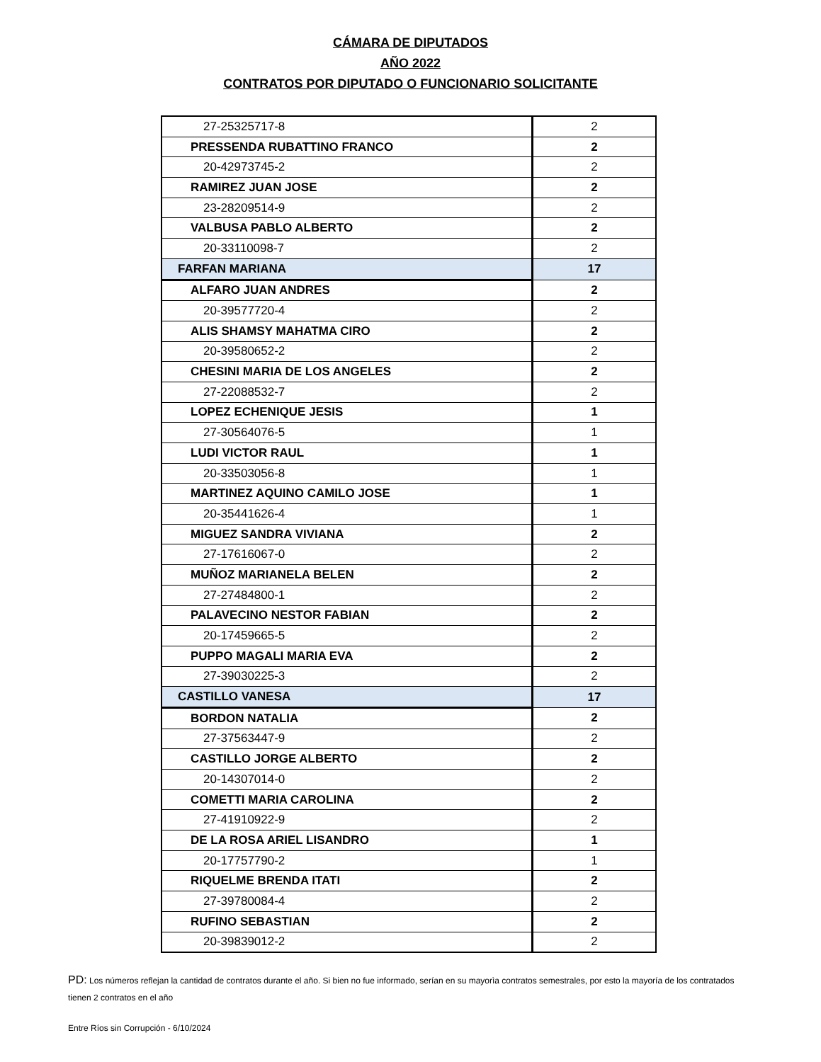CÁMARA DE DIPUTADOS
AÑO 2022
CONTRATOS POR DIPUTADO O FUNCIONARIO SOLICITANTE
| 27-25325717-8 | 2 |
| PRESSENDA RUBATTINO FRANCO | 2 |
| 20-42973745-2 | 2 |
| RAMIREZ JUAN JOSE | 2 |
| 23-28209514-9 | 2 |
| VALBUSA PABLO ALBERTO | 2 |
| 20-33110098-7 | 2 |
| FARFAN MARIANA | 17 |
| ALFARO JUAN ANDRES | 2 |
| 20-39577720-4 | 2 |
| ALIS SHAMSY MAHATMA CIRO | 2 |
| 20-39580652-2 | 2 |
| CHESINI MARIA DE LOS ANGELES | 2 |
| 27-22088532-7 | 2 |
| LOPEZ ECHENIQUE JESIS | 1 |
| 27-30564076-5 | 1 |
| LUDI VICTOR RAUL | 1 |
| 20-33503056-8 | 1 |
| MARTINEZ AQUINO CAMILO JOSE | 1 |
| 20-35441626-4 | 1 |
| MIGUEZ SANDRA VIVIANA | 2 |
| 27-17616067-0 | 2 |
| MUÑOZ MARIANELA BELEN | 2 |
| 27-27484800-1 | 2 |
| PALAVECINO NESTOR FABIAN | 2 |
| 20-17459665-5 | 2 |
| PUPPO MAGALI MARIA EVA | 2 |
| 27-39030225-3 | 2 |
| CASTILLO VANESA | 17 |
| BORDON NATALIA | 2 |
| 27-37563447-9 | 2 |
| CASTILLO JORGE ALBERTO | 2 |
| 20-14307014-0 | 2 |
| COMETTI MARIA CAROLINA | 2 |
| 27-41910922-9 | 2 |
| DE LA ROSA ARIEL LISANDRO | 1 |
| 20-17757790-2 | 1 |
| RIQUELME BRENDA ITATI | 2 |
| 27-39780084-4 | 2 |
| RUFINO SEBASTIAN | 2 |
| 20-39839012-2 | 2 |
PD: Los números reflejan la cantidad de contratos durante el año. Si bien no fue informado, serían en su mayorìa contratos semestrales, por esto la mayoría de los contratados tienen 2 contratos en el año
Entre Ríos sin Corrupción - 6/10/2024